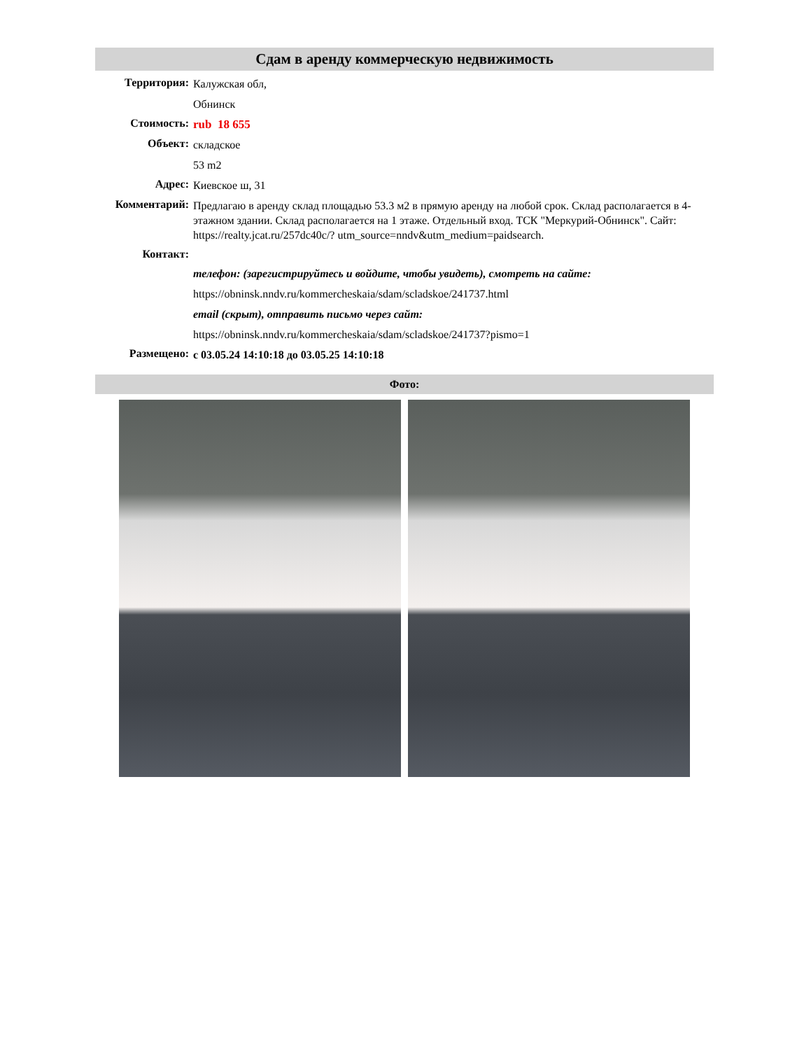Сдам в аренду коммерческую недвижимость
Территория:
Калужская обл,
Обнинск
Стоимость:
rub 18 655
Объект:
складское
53 m2
Адрес:
Киевское ш, 31
Комментарий:
Предлагаю в аренду склад площадью 53.3 м2 в прямую аренду на любой срок. Склад располагается в 4-этажном здании. Склад располагается на 1 этаже. Отдельный вход. ТСК "Меркурий-Обнинск". Сайт: https://realty.jcat.ru/257dc40c/? utm_source=nndv&utm_medium=paidsearch.
Контакт:
телефон: (зарегистрируйтесь и войдите, чтобы увидеть), смотреть на сайте:
https://obninsk.nndv.ru/kommercheskaia/sdam/scladskoe/241737.html
email (скрыт), отправить письмо через сайт:
https://obninsk.nndv.ru/kommercheskaia/sdam/scladskoe/241737?pismo=1
Размещено:
с 03.05.24 14:10:18 до 03.05.25 14:10:18
Фото: